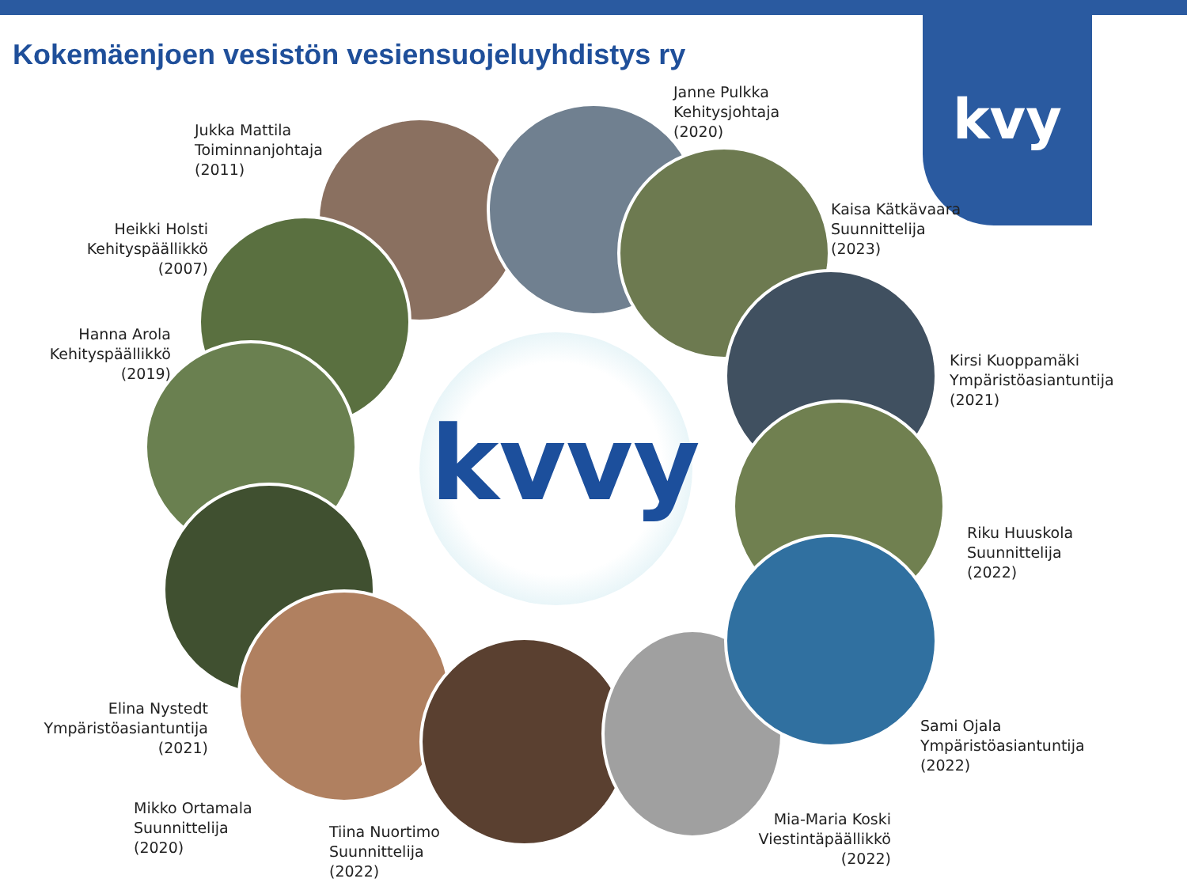kvy
Kokemäenjoen vesistön vesiensuojeluyhdistys ry
kvvy
Jukka Mattila
Toiminnanjohtaja
(2011)
Janne Pulkka
Kehitysjohtaja
(2020)
Heikki Holsti
Kehityspäällikkö
(2007)
Hanna Arola
Kehityspäällikkö
(2019)
Kaisa Kätkävaara
Suunnittelija
(2023)
Kirsi Kuoppamäki
Ympäristöasiantuntija
(2021)
Riku Huuskola
Suunnittelija
(2022)
Elina Nystedt
Ympäristöasiantuntija
(2021)
Sami Ojala
Ympäristöasiantuntija
(2022)
Mikko Ortamala
Suunnittelija
(2020)
Tiina Nuortimo
Suunnittelija
(2022)
Mia-Maria Koski
Viestintäpäällikkö
(2022)